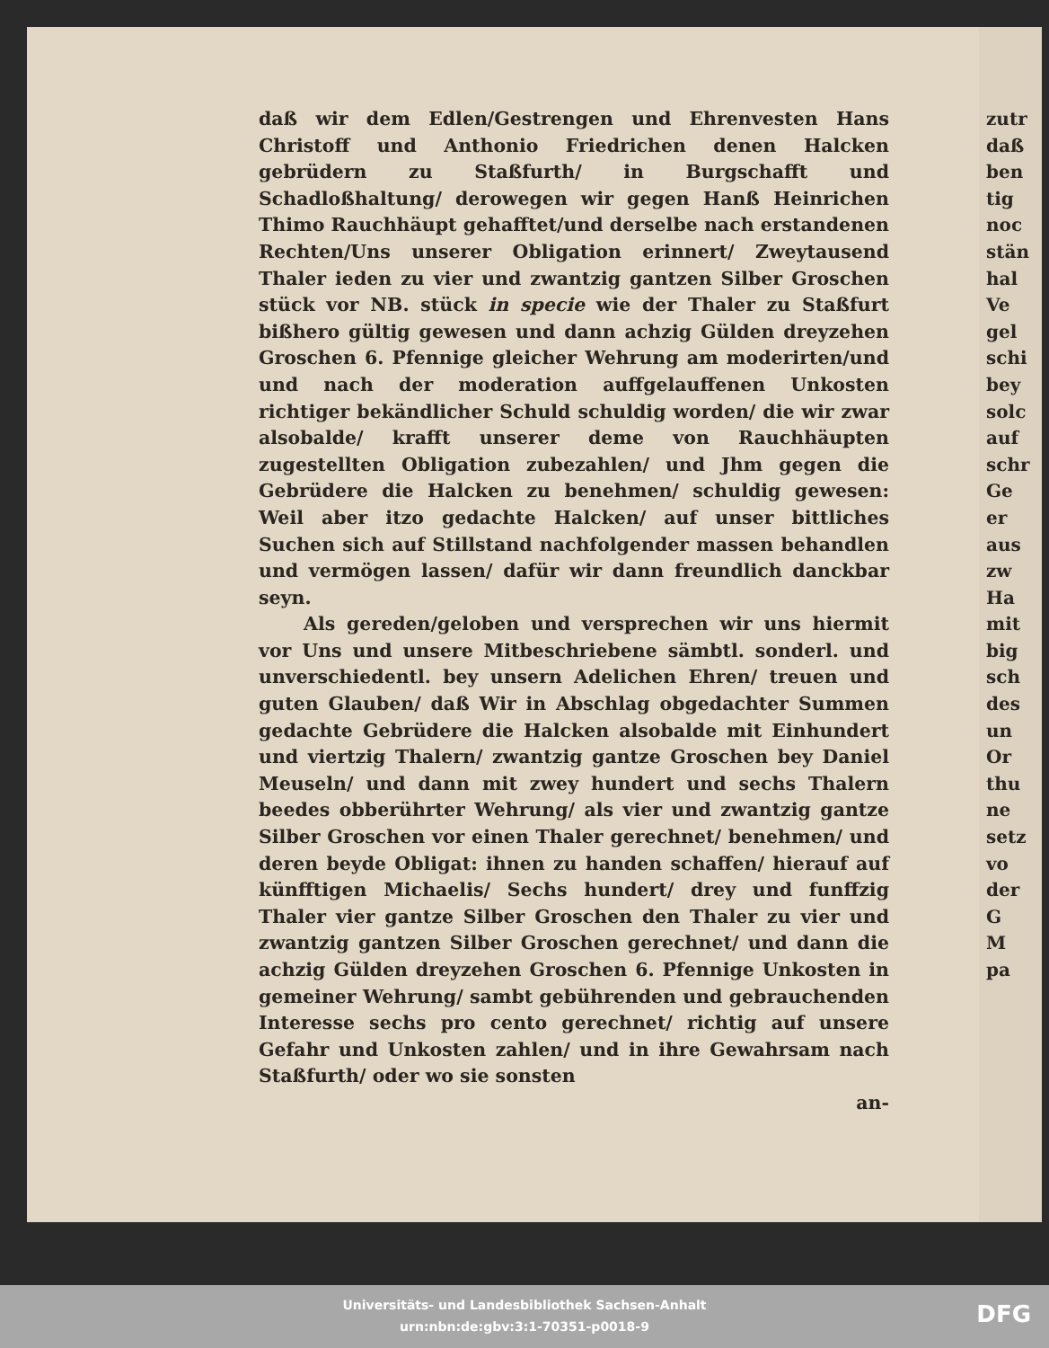daß wir dem Edlen/Gestrengen und Ehrenvesten Hans Christoff und Anthonio Friedrichen denen Halcken gebrüdern zu Staßfurth/ in Burgschafft und Schadloßhaltung/ derowegen wir gegen Hanß Heinrichen Thimo Rauchhäupt gehafftet/und derselbe nach erstandenen Rechten/Uns unserer Obligation erinnert/ Zweytausend Thaler ieden zu vier und zwantzig gantzen Silber Groschen stück vor NB. stück in specie wie der Thaler zu Staßfurt bißhero gültig gewesen und dann achzig Gülden dreyzehen Groschen 6. Pfennige gleicher Wehrung am moderirten/und und nach der moderation auffgelauffenen Unkosten richtiger bekändlicher Schuld schuldig worden/ die wir zwar alsobalde/ krafft unserer deme von Rauchhäupten zugestellten Obligation zubezahlen/ und Jhm gegen die Gebrüdere die Halcken zu benehmen/ schuldig gewesen: Weil aber itzo gedachte Halcken/ auf unser bittliches Suchen sich auf Stillstand nachfolgender massen behandlen und vermögen lassen/ dafür wir dann freundlich danckbar seyn.
Als gereden/geloben und versprechen wir uns hiermit vor Uns und unsere Mitbeschriebene sämbtl. sonderl. und unverschiedentl. bey unsern Adelichen Ehren/ treuen und guten Glauben/ daß Wir in Abschlag obgedachter Summen gedachte Gebrüdere die Halcken alsobalde mit Einhundert und viertzig Thalern/ zwantzig gantze Groschen bey Daniel Meuseln/ und dann mit zwey hundert und sechs Thalern beedes obberührter Wehrung/ als vier und zwantzig gantze Silber Groschen vor einen Thaler gerechnet/ benehmen/ und deren beyde Obligat: ihnen zu handen schaffen/ hierauf auf künfftigen Michaelis/ Sechs hundert/ drey und funffzig Thaler vier gantze Silber Groschen den Thaler zu vier und zwantzig gantzen Silber Groschen gerechnet/ und dann die achzig Gülden dreyzehen Groschen 6. Pfennige Unkosten in gemeiner Wehrung/ sambt gebührenden und gebrauchenden Interesse sechs pro cento gerechnet/ richtig auf unsere Gefahr und Unkosten zahlen/ und in ihre Gewahrsam nach Staßfurth/ oder wo sie sonsten
an-
zutr
daß
ben
tig
noc
stän
hal
Ve
gel
schi
bey
solc
auf
schr
Ge
er
aus
zw
Ha
mit
big
sch
des
un
Or
thu
ne
setz
vo
der
G
M
pa
Universitäts- und Landesbibliothek Sachsen-Anhalt
urn:nbn:de:gbv:3:1-70351-p0018-9
DFG